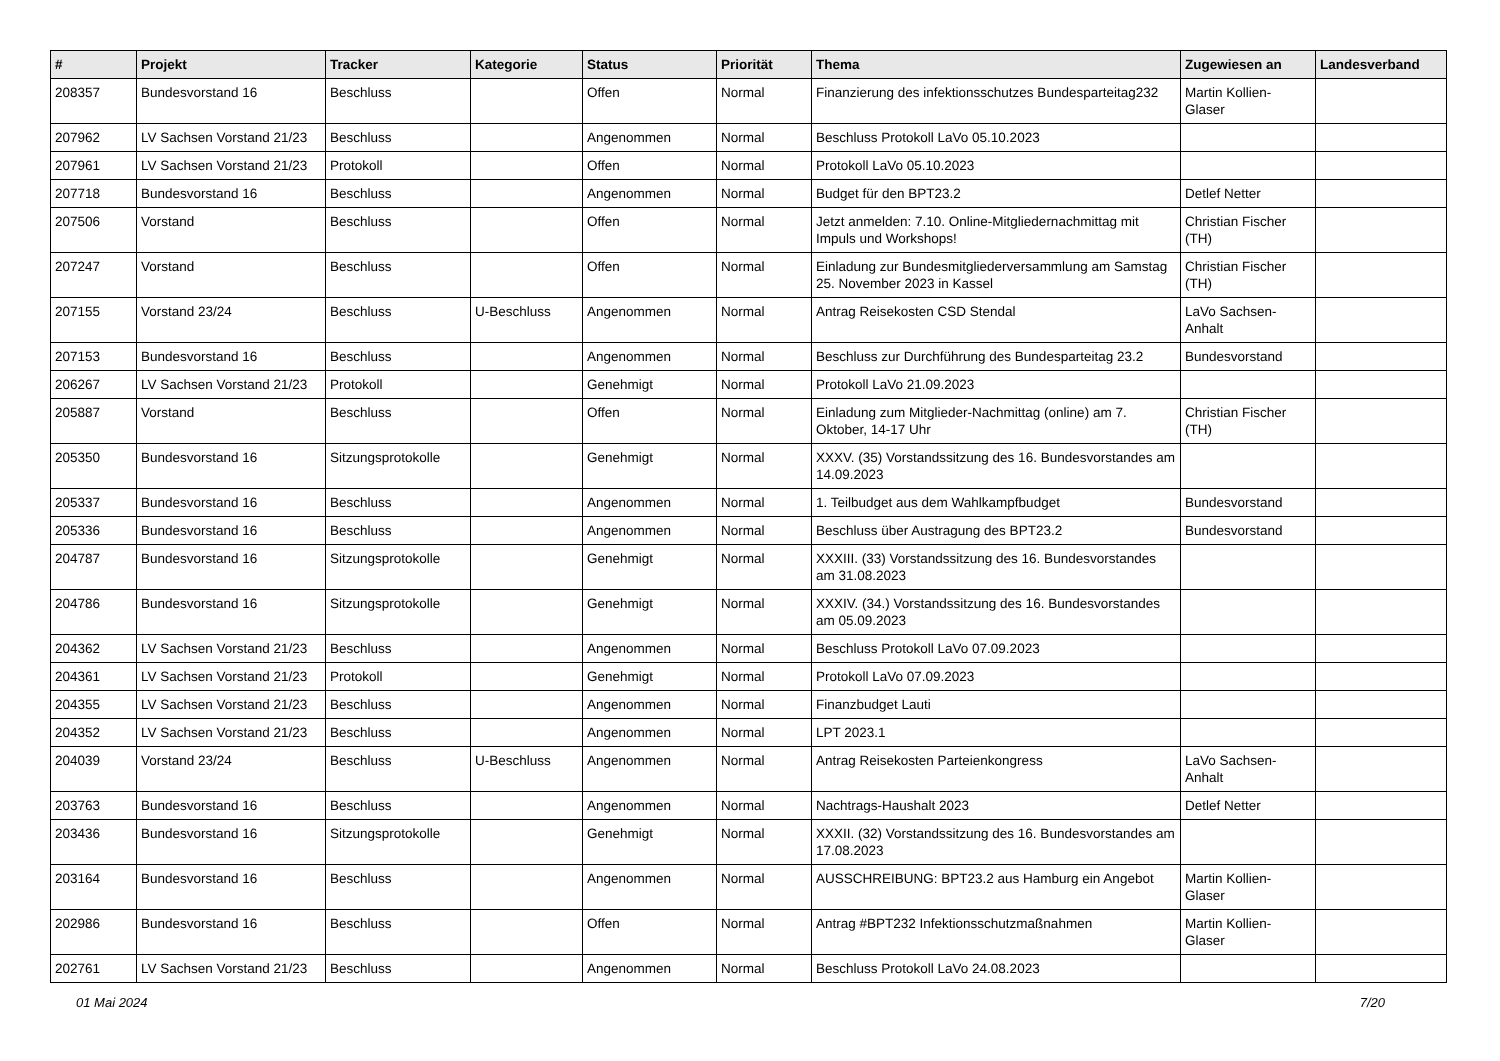| # | Projekt | Tracker | Kategorie | Status | Priorität | Thema | Zugewiesen an | Landesverband |
| --- | --- | --- | --- | --- | --- | --- | --- | --- |
| 208357 | Bundesvorstand 16 | Beschluss | | Offen | Normal | Finanzierung des infektionsschutzes Bundesparteitag232 | Martin Kollien-Glaser | |
| 207962 | LV Sachsen Vorstand 21/23 | Beschluss | | Angenommen | Normal | Beschluss Protokoll LaVo 05.10.2023 | | |
| 207961 | LV Sachsen Vorstand 21/23 | Protokoll | | Offen | Normal | Protokoll LaVo 05.10.2023 | | |
| 207718 | Bundesvorstand 16 | Beschluss | | Angenommen | Normal | Budget für den BPT23.2 | Detlef Netter | |
| 207506 | Vorstand | Beschluss | | Offen | Normal | Jetzt anmelden: 7.10. Online-Mitgliedernachmittag mit Impuls und Workshops! | Christian Fischer (TH) | |
| 207247 | Vorstand | Beschluss | | Offen | Normal | Einladung zur Bundesmitgliederversammlung am Samstag 25. November 2023 in Kassel | Christian Fischer (TH) | |
| 207155 | Vorstand 23/24 | Beschluss | U-Beschluss | Angenommen | Normal | Antrag Reisekosten CSD Stendal | LaVo Sachsen-Anhalt | |
| 207153 | Bundesvorstand 16 | Beschluss | | Angenommen | Normal | Beschluss zur Durchführung des Bundesparteitag 23.2 | Bundesvorstand | |
| 206267 | LV Sachsen Vorstand 21/23 | Protokoll | | Genehmigt | Normal | Protokoll LaVo 21.09.2023 | | |
| 205887 | Vorstand | Beschluss | | Offen | Normal | Einladung zum Mitglieder-Nachmittag (online) am 7. Oktober, 14-17 Uhr | Christian Fischer (TH) | |
| 205350 | Bundesvorstand 16 | Sitzungsprotokolle | | Genehmigt | Normal | XXXV. (35) Vorstandssitzung des 16. Bundesvorstandes am 14.09.2023 | | |
| 205337 | Bundesvorstand 16 | Beschluss | | Angenommen | Normal | 1. Teilbudget aus dem Wahlkampfbudget | Bundesvorstand | |
| 205336 | Bundesvorstand 16 | Beschluss | | Angenommen | Normal | Beschluss über Austragung des BPT23.2 | Bundesvorstand | |
| 204787 | Bundesvorstand 16 | Sitzungsprotokolle | | Genehmigt | Normal | XXXIII. (33) Vorstandssitzung des 16. Bundesvorstandes am 31.08.2023 | | |
| 204786 | Bundesvorstand 16 | Sitzungsprotokolle | | Genehmigt | Normal | XXXIV. (34.) Vorstandssitzung des 16. Bundesvorstandes am 05.09.2023 | | |
| 204362 | LV Sachsen Vorstand 21/23 | Beschluss | | Angenommen | Normal | Beschluss Protokoll LaVo 07.09.2023 | | |
| 204361 | LV Sachsen Vorstand 21/23 | Protokoll | | Genehmigt | Normal | Protokoll LaVo 07.09.2023 | | |
| 204355 | LV Sachsen Vorstand 21/23 | Beschluss | | Angenommen | Normal | Finanzbudget Lauti | | |
| 204352 | LV Sachsen Vorstand 21/23 | Beschluss | | Angenommen | Normal | LPT 2023.1 | | |
| 204039 | Vorstand 23/24 | Beschluss | U-Beschluss | Angenommen | Normal | Antrag Reisekosten Parteienkongress | LaVo Sachsen-Anhalt | |
| 203763 | Bundesvorstand 16 | Beschluss | | Angenommen | Normal | Nachtrags-Haushalt 2023 | Detlef Netter | |
| 203436 | Bundesvorstand 16 | Sitzungsprotokolle | | Genehmigt | Normal | XXXII. (32) Vorstandssitzung des 16. Bundesvorstandes am 17.08.2023 | | |
| 203164 | Bundesvorstand 16 | Beschluss | | Angenommen | Normal | AUSSCHREIBUNG: BPT23.2 aus Hamburg ein Angebot | Martin Kollien-Glaser | |
| 202986 | Bundesvorstand 16 | Beschluss | | Offen | Normal | Antrag #BPT232 Infektionsschutzmaßnahmen | Martin Kollien-Glaser | |
| 202761 | LV Sachsen Vorstand 21/23 | Beschluss | | Angenommen | Normal | Beschluss Protokoll LaVo 24.08.2023 | | |
01 Mai 2024 7/20